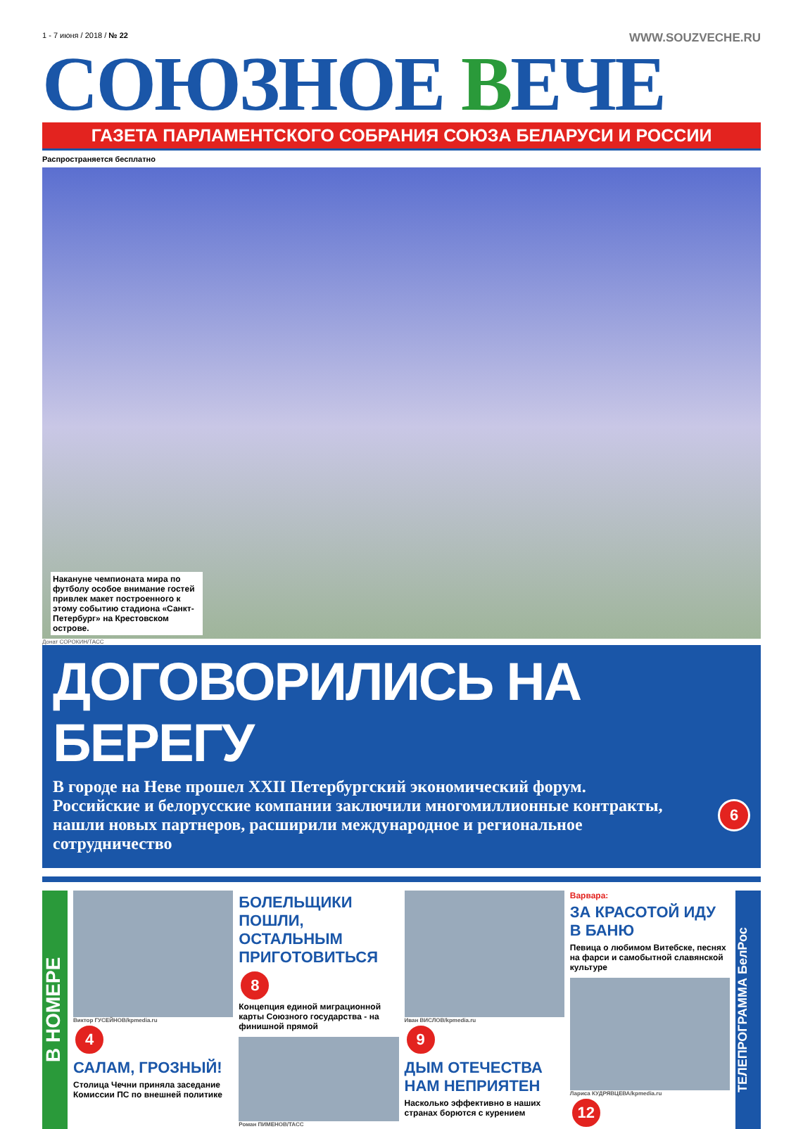1 - 7 июня / 2018 / № 22
WWW.SOUZVECHE.RU
СОЮЗНОЕ ВЕЧЕ
ГАЗЕТА ПАРЛАМЕНТСКОГО СОБРАНИЯ СОЮЗА БЕЛАРУСИ И РОССИИ
Распространяется бесплатно
Накануне чемпионата мира по футболу особое внимание гостей привлек макет построенного к этому событию стадиона «Санкт-Петербург» на Крестовском острове.
Донат СОРОКИН/ТАСС
ДОГОВОРИЛИСЬ НА БЕРЕГУ
В городе на Неве прошел XXII Петербургский экономический форум. Российские и белорусские компании заключили многомиллионные контракты, нашли новых партнеров, расширили международное и региональное сотрудничество
6
В НОМЕРЕ
Виктор ГУСЕЙНОВ/kpmedia.ru
4
САЛАМ, ГРОЗНЫЙ!
Столица Чечни приняла заседание Комиссии ПС по внешней политике
БОЛЕЛЬЩИКИ ПОШЛИ, ОСТАЛЬНЫМ ПРИГОТОВИТЬСЯ
8
Концепция единой миграционной карты Союзного государства - на финишной прямой
Роман ПИМЕНОВ/ТАСС
Иван ВИСЛОВ/kpmedia.ru
9
ДЫМ ОТЕЧЕСТВА НАМ НЕПРИЯТЕН
Насколько эффективно в наших странах борются с курением
Варвара:
ЗА КРАСОТОЙ ИДУ В БАНЮ
Певица о любимом Витебске, песнях на фарси и самобытной славянской культуре
Лариса КУДРЯВЦЕВА/kpmedia.ru
12
ТЕЛЕПРОГРАММА БелРос